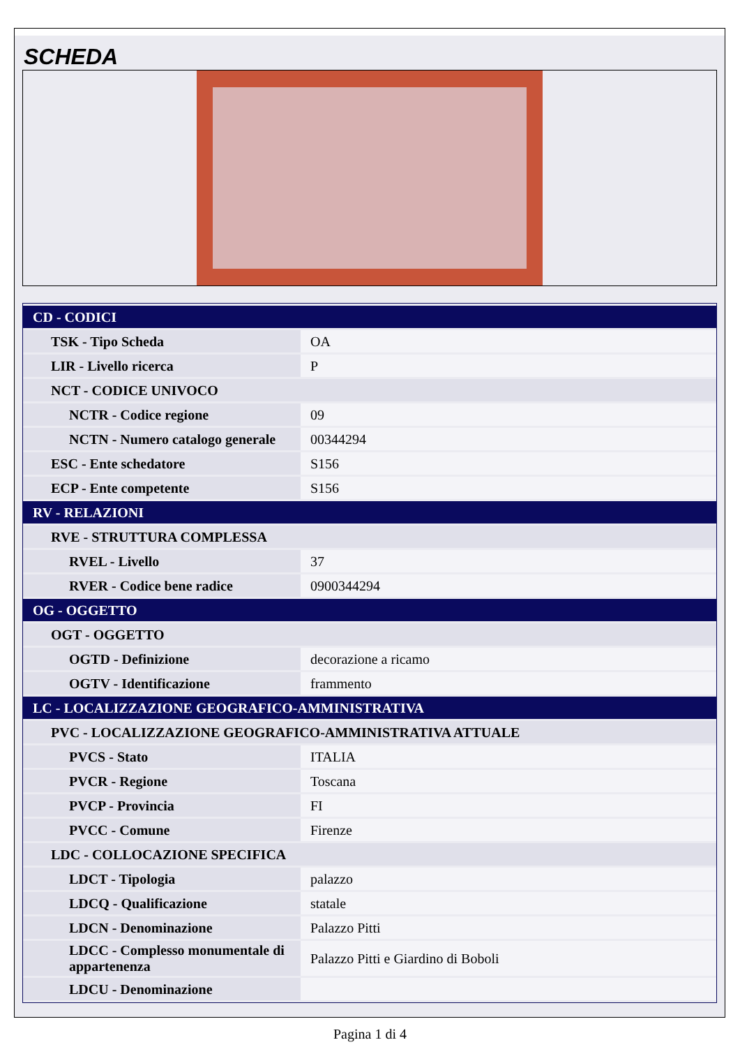SCHEDA
| CD - CODICI | |
| TSK - Tipo Scheda | OA |
| LIR - Livello ricerca | P |
| NCT - CODICE UNIVOCO | |
| NCTR - Codice regione | 09 |
| NCTN - Numero catalogo generale | 00344294 |
| ESC - Ente schedatore | S156 |
| ECP - Ente competente | S156 |
| RV - RELAZIONI | |
| RVE - STRUTTURA COMPLESSA | |
| RVEL - Livello | 37 |
| RVER - Codice bene radice | 0900344294 |
| OG - OGGETTO | |
| OGT - OGGETTO | |
| OGTD - Definizione | decorazione a ricamo |
| OGTV - Identificazione | frammento |
| LC - LOCALIZZAZIONE GEOGRAFICO-AMMINISTRATIVA | |
| PVC - LOCALIZZAZIONE GEOGRAFICO-AMMINISTRATIVA ATTUALE | |
| PVCS - Stato | ITALIA |
| PVCR - Regione | Toscana |
| PVCP - Provincia | FI |
| PVCC - Comune | Firenze |
| LDC - COLLOCAZIONE SPECIFICA | |
| LDCT - Tipologia | palazzo |
| LDCQ - Qualificazione | statale |
| LDCN - Denominazione | Palazzo Pitti |
| LDCC - Complesso monumentale di appartenenza | Palazzo Pitti e Giardino di Boboli |
| LDCU - Denominazione | |
Pagina 1 di 4